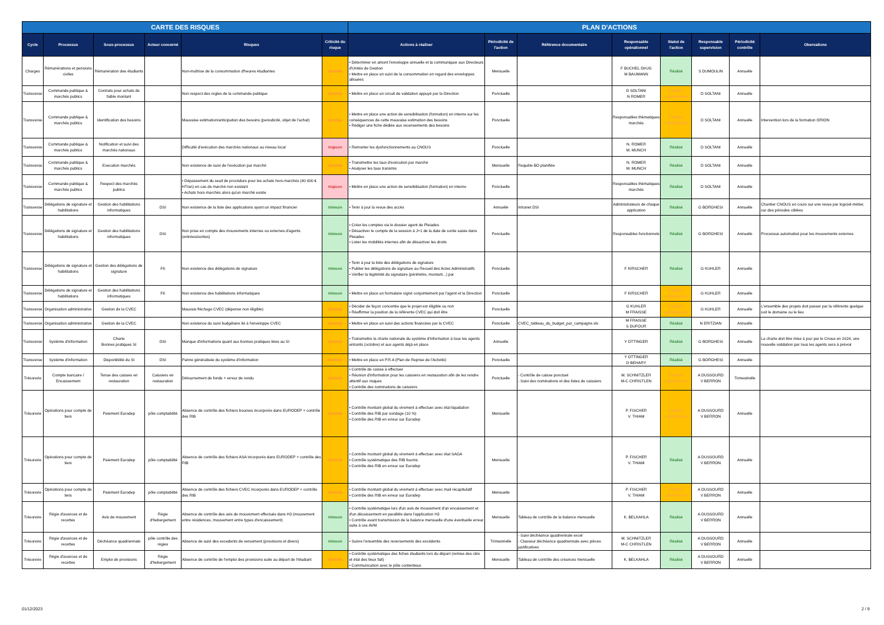| CARTE DES RISQUES | | | | | | PLAN D'ACTIONS | | | | | | | |
| Cycle | Processus | Sous-processus | Acteur concerné | Risques | Criticité du risque | Actions à réaliser | Périodicité de l'action | Référence documentaire | Responsable opérationnel | Statut de l'action | Responsable supervision | Périodicité contrôle | Obervations |
| Charges | Rémunérations et pensions civiles | Rémunération des étudiants | | Non-maîtrise de la consommation d'heures étudiantes | modérée | • Déterminer en amont l'enveloppe annuelle et la communiquer aux Directeurs d'Unités de Gestion • Mettre en place un suivi de la consommation en regard des enveloppes allouées | Mensuelle | | F BUCHEL DIrUG M BAUMANN | Réalisé | S DUMOULIN | Annuelle | |
| Transverse | Commande publique & marchés publics | Contrats pour achats de faible montant | | Non respect des regles de la commande publique | modérée | • Mettre en place un circuit de validation appuyé par la Direction | Ponctuelle | | D SOLTANI N ROMER | Réalisé partiellement | D SOLTANI | Annuelle | |
| Transverse | Commande publique & marchés publics | Identification des besoins | | Mauvaise estimation/anticipation des besoins (periodicité, objet de l'achat) | modérée | • Mettre en place une action de sensibilisation (formation) en interne sur les conséquences de cette mauvaise estimation des besoins • Rédiger une fiche dédiée aux recensements des besoins | Ponctuelle | | Responsables thématiques marchés | Réalisé partiellement | D SOLTANI | Annuelle | Intervention lors de la formation ORION |
| Transverse | Commande publique & marchés publics | Notification et suivi des marchés nationaux | | Difficulté d'exécution des marchés nationaux au niveau local | majeure | • Remonter les dysfonctionnements au CNOUS | Ponctuelle | | N. ROMER M. MUNCH | Réalisé | D SOLTANI | Annuelle | |
| Transverse | Commande publique & marchés publics | Execution marchés | | Non existence de suivi de l'exécution par marché | modérée | • Transmettre les taux d'exécution par marché • Analyser les taux transmis | Mensuelle | Requête BO planifiée | N. ROMER M. MUNCH | Réalisé | D SOLTANI | Annuelle | |
| Transverse | Commande publique & marchés publics | Respect des marchés publics | | • Dépassement du seuil de procédure pour les achats hors-marchés (40 000 € HT/an) en cas de marché non existant • Achats hors-marchés alors qu'un marché existe | majeure | • Mettre en place une action de sensibilisation (formation) en interne | Ponctuelle | | Responsables thématiques marchés | Réalisé | D SOLTANI | Annuelle | |
| Transverse | Délégations de signature et habilitations | Gestion des habilitations informatiques | DSI | Non existence de la liste des applications ayant un impact financier | mineure | • Tenir à jour la revue des accès | Annuelle | Intranet DSI | Administrateurs de chaque application | Réalisé | G BORGHESI | Annuelle | Chantier CNOUS en cours sur une revue par logiciel-métier, sur des périodes ciblées |
| Transverse | Délégations de signature et habilitations | Gestion des habilitations informatiques | DSI | Non prise en compte des mouvements internes ou externes d'agents (entrées/sorties) | mineure | • Créer les comptes via le dossier agent de Pleiades • Désactiver le compte de la session à J+1 de la date de sortie saisie dans Pleiades • Lister les mobilités internes afin de désactiver les droits | Ponctuelle | | Responsables fonctionnels | Réalisé | G BORGHESI | Annuelle | Processus automatisé pour les mouvements externes |
| Transverse | Délégations de signature et habilitations | Gestion des délégations de signature | FK | Non existence des délégations de signature | mineure | • Tenir à jour la liste des délégations de signature • Publier les délégations de signature au Recueil des Actes Administratifs • Vérifier la légitimité du signataire (périmètre, montant...) par | Ponctuelle | | F KIRSCHER | Réalisé | G KUHLER | Annuelle | |
| Transverse | Délégations de signature et habilitations | Gestion des habilitations informatiques | FK | Non existence des habilitations informatiques | mineure | • Mettre en place un formulaire signé conjointement par l'agent et la Direction | Ponctuelle | | F KIRSCHER | Réalisé partiellement | G KUHLER | Annuelle | |
| Transverse | Organisation administrative | Gestion de la CVEC | | Mauvais fléchage CVEC (dépense non éligible) | modérée | • Décider de façon concertée que le projet est éligible ou non • Réaffirmer la position de la référente CVEC qui doit être | Ponctuelle | | G KUHLER M FRAISSE | Réalisé partiellement | G KUHLER | Annuelle | L'ensemble des projets doit passer par la référente quelque soit le domaine ou le lieu |
| Transverse | Organisation administrative | Gestion de la CVEC | | Non existence du suivi budgétaire lié à l'enveloppe CVEC | modérée | • Mettre en place un suivi des actions financées par la CVEC | Ponctuelle | CVEC_tableau_du_budget_par_campagne.xls | M FRAISSE S DUFOUR | Réalisé | N ERITZIAN | Annuelle | |
| Transverse | Système d'information | Charte Bonnes pratiques SI | DSI | Manque d'informations quant aux bonnes pratiques liées au SI | modérée | • Transmettre la charte nationale du système d'information à tous les agents entrants (octobre) et aux agents déjà en place | Annuelle | | Y OTTINGER | Réalisé | G BORGHESI | Annuelle | La charte doit être mise à jour par le Cnous en 2024, une nouvelle validation par tous les agents sera à prévoir |
| Transverse | Système d'information | Disponibilité du SI | DSI | Panne généralisée du système d'information | modérée | • Mettre en place un P.R.A (Plan de Reprise de l'Activité) | Ponctuelle | | Y OTTINGER D BEHARY | Réalisé | G BORGHESI | Annuelle | |
| Trésorerie | Compte bancaire / Encaissement | Tenue des caisses en restauration | Caissiers en restauration | Détournement de fonds + erreur de rendu | modérée | • Contrôle de caisse à effectuer • Réunion d'information pour les caissiers en restauration afin de les rendre attentif aux risques • Contrôle des nominations de caissiers | Ponctuelle | - Contrôle de caisse ponctuel - Suivi des nominations et des listes de caissiers | M. SCHNITZLER M-C CHRISTLEN | Réalisé partiellement | A DUSSOURD V BERRON | Trimestrielle | |
| Trésorerie | Opérations pour compte de tiers | Paiement Eurodep | pôle comptabilité | Absence de contrôle des fichiers bourses incorporés dans EURODEP + contrôle des RIB | modérée | • Contrôle montant global du virement à effectuer avec état liquidation • Contrôle des RIB par sondage (10 %) • Contrôle des RIB en erreur sur Eurodep | Mensuelle | | P. FISCHER V. THIAM | Réalisé partiellement | A DUSSOURD V BERRON | Annuelle | |
| Trésorerie | Opérations pour compte de tiers | Paiement Eurodep | pôle comptabilité | Absence de contrôle des fichiers ASA incorporés dans EURODEP + contrôle des RIB | modérée | • Contrôle montant global du virement à effectuer avec état SAGA • Contrôle systématique des RIB fournis • Contrôle des RIB en erreur sur Eurodep | Mensuelle | | P. FISCHER V. THIAM | Réalisé | A DUSSOURD V BERRON | Annuelle | |
| Trésorerie | Opérations pour compte de tiers | Paiement Eurodep | pôle comptabilité | Absence de contrôle des fichiers CVEC incorporés dans EURODEP + contrôle des RIB | modérée | • Contrôle montant global du virement à effectuer avec mail récapitulatif • Contrôle des RIB en erreur sur Eurodep | Mensuelle | | P. FISCHER V. THIAM | Réalisé partiellement | A DUSSOURD V BERRON | Annuelle | |
| Trésorerie | Régie d'avances et de recettes | Avis de mouvement | Régie d'hebergement | Absence de contrôle des avis de mouvement effectués dans H3 (mouvement entre résidences, mouvement entre types d'encaissement) | mineure | • Contrôle systématique lors d'un avis de mouvement d'un encaissement et d'un décaissement en parallèle dans l'application H3 • Contrôle avant transmission de la balance mensuelle d'une éventuelle erreur suite à ces AVM | Mensuelle | Tableau de contrôle de la balance mensuelle | K. BELKAHLA | Réalisé | A DUSSOURD V BERRON | Annuelle | |
| Trésorerie | Régie d'avances et de recettes | Déchéance quadriennale | pôle contrôle des régies | Absence de suivi des excedents de versement (provisions et divers) | mineure | • Suivre l'ensemble des reversements des excédents | Trimestrielle | - Suivi déchéance quadriennale excel - Classeur déchéance quadriennale avec pièces justificatives | M. SCHNITZLER M-C CHRISTLEN | Réalisé | A DUSSOURD V BERRON | Annuelle | |
| Trésorerie | Régie d'avances et de recettes | Emploi de provisions | Régie d'hebergement | Absence de contrôle de l'emploi des provisions suite au départ de l'étudiant | modérée | • Contrôle systématique des fiches étudiants lors du départ (remise des clés et état des lieux fait) • Communication avec le pôle contentieux | Mensuelle | Tableau de contrôle des créances mensuelle | K. BELKAHLA | Réalisé | A DUSSOURD V BERRON | Annuelle | |
01/12/2023 2 / 9